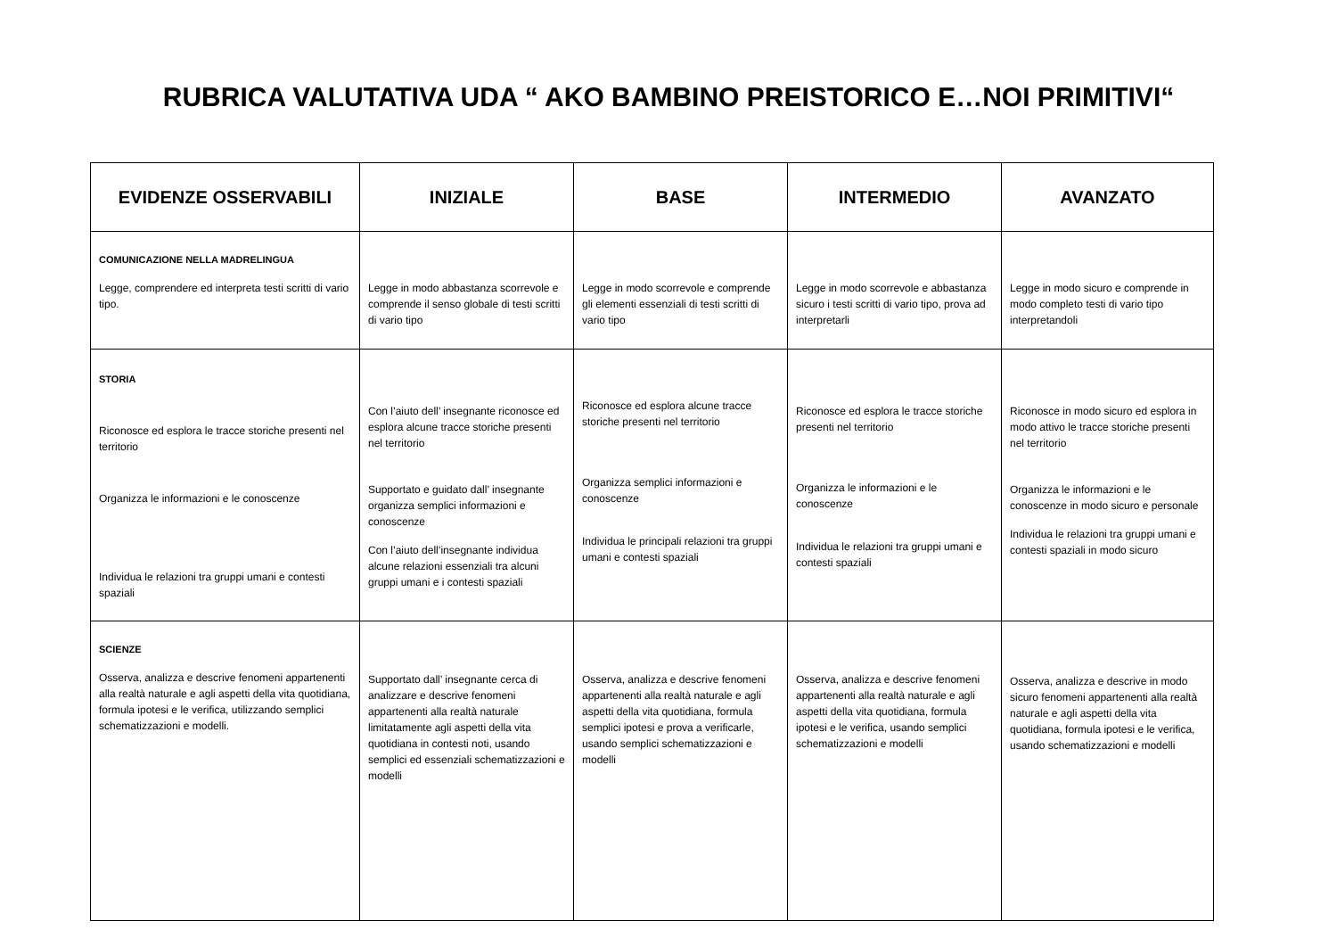RUBRICA VALUTATIVA UDA “ AKO BAMBINO PREISTORICO E…NOI PRIMITIVI“
| EVIDENZE OSSERVABILI | INIZIALE | BASE | INTERMEDIO | AVANZATO |
| --- | --- | --- | --- | --- |
| COMUNICAZIONE NELLA MADRELINGUA Legge, comprendere ed interpreta testi scritti di vario tipo. | Legge in modo abbastanza scorrevole e comprende il senso globale di testi scritti di vario tipo | Legge in modo scorrevole e comprende gli elementi essenziali di testi scritti di vario tipo | Legge in modo scorrevole e abbastanza sicuro i testi scritti di vario tipo, prova ad interpretarli | Legge in modo sicuro e comprende in modo completo testi di vario tipo interpretandoli |
| STORIA Riconosce ed esplora le tracce storiche presenti nel territorio Organizza le informazioni e le conoscenze Individua le relazioni tra gruppi umani e contesti spaziali | Con l’aiuto dell’ insegnante riconosce ed esplora alcune tracce storiche presenti nel territorio Supportato e guidato dall’ insegnante organizza semplici informazioni e conoscenze Con l’aiuto dell’insegnante individua alcune relazioni essenziali tra alcuni gruppi umani e i contesti spaziali | Riconosce ed esplora alcune tracce storiche presenti nel territorio Organizza semplici informazioni e conoscenze Individua le principali relazioni tra gruppi umani e contesti spaziali | Riconosce ed esplora le tracce storiche presenti nel territorio Organizza le informazioni e le conoscenze Individua le relazioni tra gruppi umani e contesti spaziali | Riconosce in modo sicuro ed esplora in modo attivo le tracce storiche presenti nel territorio Organizza le informazioni e le conoscenze in modo sicuro e personale Individua le relazioni tra gruppi umani e contesti spaziali in modo sicuro |
| SCIENZE Osserva, analizza e descrive fenomeni appartenenti alla realtà naturale e agli aspetti della vita quotidiana, formula ipotesi e le verifica, utilizzando semplici schematizzazioni e modelli. | Supportato dall’ insegnante cerca di analizzare e descrive fenomeni appartenenti alla realtà naturale limitatamente agli aspetti della vita quotidiana in contesti noti, usando semplici ed essenziali schematizzazioni e modelli | Osserva, analizza e descrive fenomeni appartenenti alla realtà naturale e agli aspetti della vita quotidiana, formula semplici ipotesi e prova a verificarle, usando semplici schematizzazioni e modelli | Osserva, analizza e descrive fenomeni appartenenti alla realtà naturale e agli aspetti della vita quotidiana, formula ipotesi e le verifica, usando semplici schematizzazioni e modelli | Osserva, analizza e descrive in modo sicuro fenomeni appartenenti alla realtà naturale e agli aspetti della vita quotidiana, formula ipotesi e le verifica, usando schematizzazioni e modelli |